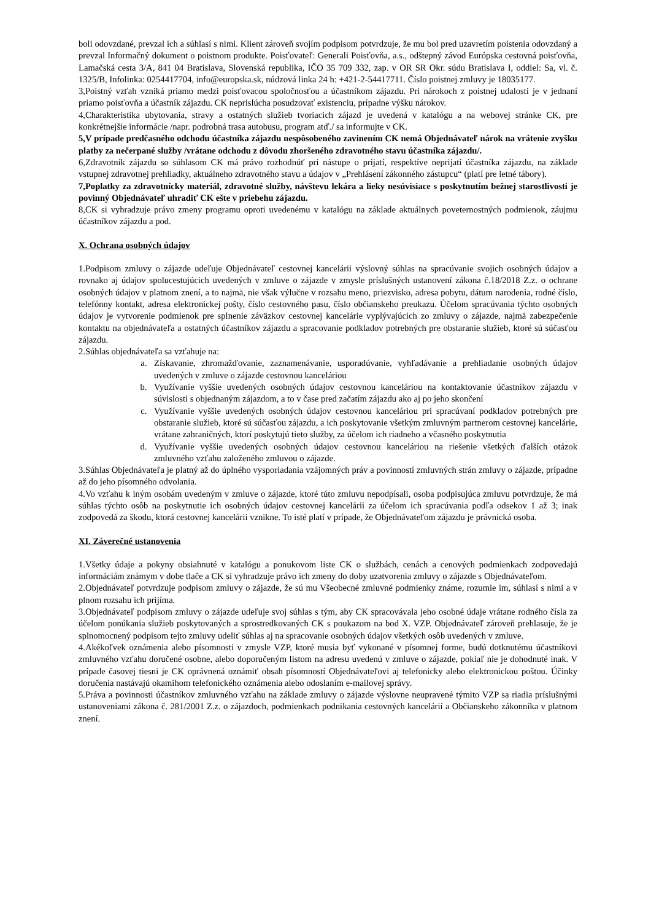boli odovzdané, prevzal ich a súhlasí s nimi. Klient zároveň svojím podpisom potvrdzuje, že mu bol pred uzavretím poistenia odovzdaný a prevzal Informačný dokument o poistnom produkte. Poisťovateľ: Generali Poisťovňa, a.s., odštepný závod Európska cestovná poisťovňa, Lamačská cesta 3/A, 841 04 Bratislava, Slovenská republika, IČO 35 709 332, zap. v OR SR Okr. súdu Bratislava I, oddiel: Sa, vl. č. 1325/B, Infolinka: 0254417704, info@europska.sk, núdzová linka 24 h: +421-2-54417711. Číslo poistnej zmluvy je 18035177.
3,Poistný vzťah vzniká priamo medzi poisťovacou spoločnosťou a účastníkom zájazdu. Pri nárokoch z poistnej udalosti je v jednaní priamo poisťovňa a účastník zájazdu. CK neprislúcha posudzovať existenciu, prípadne výšku nárokov.
4,Charakteristika ubytovania, stravy a ostatných služieb tvoriacich zájazd je uvedená v katalógu a na webovej stránke CK, pre konkrétnejšie informácie /napr. podrobná trasa autobusu, program atď./ sa informujte v CK.
5,V prípade predčasného odchodu účastníka zájazdu nespôsobeného zavinením CK nemá Objednávateľ nárok na vrátenie zvyšku platby za nečerpané služby /vrátane odchodu z dôvodu zhoršeného zdravotného stavu účastníka zájazdu/.
6,Zdravotník zájazdu so súhlasom CK má právo rozhodnúť pri nástupe o prijatí, respektíve neprijatí účastníka zájazdu, na základe vstupnej zdravotnej prehliadky, aktuálneho zdravotného stavu a údajov v „Prehlásení zákonného zástupcu“ (platí pre letné tábory).
7,Poplatky za zdravotnícky materiál, zdravotné služby, návštevu lekára a lieky nesúvisiace s poskytnutím bežnej starostlivosti je povinný Objednávateľ uhradiť CK ešte v priebehu zájazdu.
8,CK si vyhradzuje právo zmeny programu oproti uvedenému v katalógu na základe aktuálnych poveternostných podmienok, záujmu účastníkov zájazdu a pod.
X. Ochrana osobných údajov
1.Podpisom zmluvy o zájazde udeľuje Objednávateľ cestovnej kancelárii výslovný súhlas na spracúvanie svojich osobných údajov a rovnako aj údajov spolucestujúcich uvedených v zmluve o zájazde v zmysle príslušných ustanovení zákona č.18/2018 Z.z. o ochrane osobných údajov v platnom znení, a to najmä, nie však výlučne v rozsahu meno, priezvisko, adresa pobytu, dátum narodenia, rodné číslo, telefónny kontakt, adresa elektronickej pošty, číslo cestovného pasu, číslo občianskeho preukazu. Účelom spracúvania týchto osobných údajov je vytvorenie podmienok pre splnenie záväzkov cestovnej kancelárie vyplývajúcich zo zmluvy o zájazde, najmä zabezpečenie kontaktu na objednávateľa a ostatných účastníkov zájazdu a spracovanie podkladov potrebných pre obstaranie služieb, ktoré sú súčasťou zájazdu.
2.Súhlas objednávateľa sa vzťahuje na:
a. Získavanie, zhromažďovanie, zaznamenávanie, usporadúvanie, vyhľadávanie a prehliadanie osobných údajov uvedených v zmluve o zájazde cestovnou kanceláriou
b. Využívanie vyššie uvedených osobných údajov cestovnou kanceláriou na kontaktovanie účastníkov zájazdu v súvislosti s objednaným zájazdom, a to v čase pred začatím zájazdu ako aj po jeho skončení
c. Využívanie vyššie uvedených osobných údajov cestovnou kanceláriou pri spracúvaní podkladov potrebných pre obstaranie služieb, ktoré sú súčasťou zájazdu, a ich poskytovanie všetkým zmluvným partnerom cestovnej kancelárie, vrátane zahraničných, ktorí poskytujú tieto služby, za účelom ich riadneho a včasného poskytnutia
d. Využívanie vyššie uvedených osobných údajov cestovnou kanceláriou na riešenie všetkých ďalších otázok zmluvného vzťahu založeného zmluvou o zájazde.
3.Súhlas Objednávateľa je platný až do úplného vysporiadania vzájomných práv a povinností zmluvných strán zmluvy o zájazde, prípadne až do jeho písomného odvolania.
4.Vo vzťahu k iným osobám uvedeným v zmluve o zájazde, ktoré túto zmluvu nepodpísali, osoba podpisujúca zmluvu potvrdzuje, že má súhlas týchto osôb na poskytnutie ich osobných údajov cestovnej kancelárii za účelom ich spracúvania podľa odsekov 1 až 3; inak zodpovedá za škodu, ktorá cestovnej kancelárii vznikne. To isté platí v prípade, že Objednávateľom zájazdu je právnická osoba.
XI. Záverečné ustanovenia
1.Všetky údaje a pokyny obsiahnuté v katalógu a ponukovom liste CK o službách, cenách a cenových podmienkach zodpovedajú informáciám známym v dobe tlače a CK si vyhradzuje právo ich zmeny do doby uzatvorenia zmluvy o zájazde s Objednávateľom.
2.Objednávateľ potvrdzuje podpisom zmluvy o zájazde, že sú mu Všeobecné zmluvné podmienky známe, rozumie im, súhlasí s nimi a v plnom rozsahu ich prijíma.
3.Objednávateľ podpisom zmluvy o zájazde udeľuje svoj súhlas s tým, aby CK spracovávala jeho osobné údaje vrátane rodného čísla za účelom ponúkania služieb poskytovaných a sprostredkovaných CK s poukazom na bod X. VZP. Objednávateľ zároveň prehlasuje, že je splnomocnený podpisom tejto zmluvy udeliť súhlas aj na spracovanie osobných údajov všetkých osôb uvedených v zmluve.
4.Akékoľvek oznámenia alebo písomnosti v zmysle VZP, ktoré musia byť vykonané v písomnej forme, budú dotknutému účastníkovi zmluvného vzťahu doručené osobne, alebo doporučeným listom na adresu uvedenú v zmluve o zájazde, pokiaľ nie je dohodnuté inak. V prípade časovej tiesni je CK oprávnená oznámiť obsah písomností Objednávateľovi aj telefonicky alebo elektronickou poštou. Účinky doručenia nastávajú okamihom telefonického oznámenia alebo odoslaním e-mailovej správy.
5.Práva a povinnosti účastníkov zmluvného vzťahu na základe zmluvy o zájazde výslovne neupravené týmito VZP sa riadia príslušnými ustanoveniami zákona č. 281/2001 Z.z. o zájazdoch, podmienkach podnikania cestovných kancelárií a Občianskeho zákonníka v platnom znení.